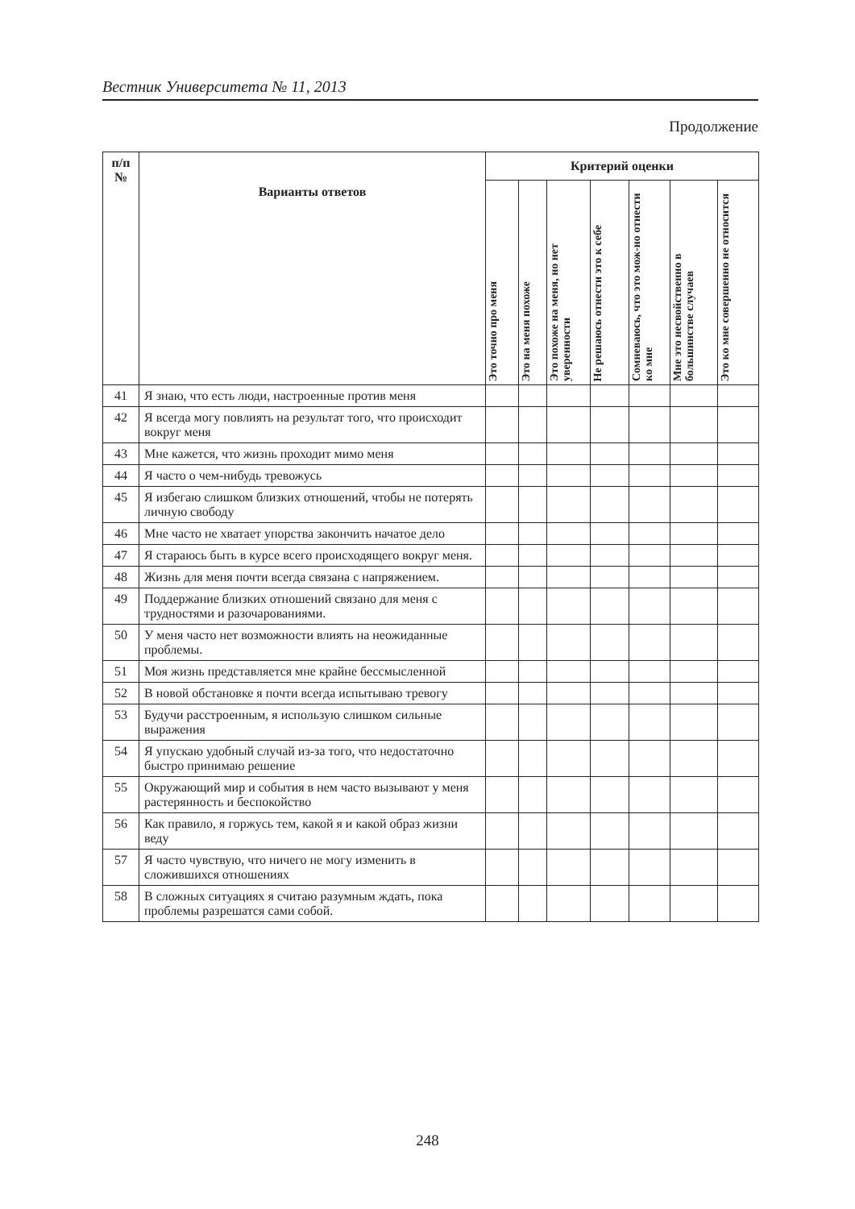Вестник Университета № 11, 2013
Продолжение
| п/п № | Варианты ответов | Критерий оценки | | | | | | |
| --- | --- | --- | --- | --- | --- | --- | --- | --- |
| | | Это точно про меня | Это на меня похоже | Это похоже на меня, но нет уверенности | Не решаюсь отнести это к себе | Сомневаюсь, что это мож-но отнести ко мне | Мне это несвойственно в большинстве случаев | Это ко мне совершенно не относится |
| 41 | Я знаю, что есть люди, настроенные против меня | | | | | | | |
| 42 | Я всегда могу повлиять на результат того, что происходит вокруг меня | | | | | | | |
| 43 | Мне кажется, что жизнь проходит мимо меня | | | | | | | |
| 44 | Я часто о чем-нибудь тревожусь | | | | | | | |
| 45 | Я избегаю слишком близких отношений, чтобы не потерять личную свободу | | | | | | | |
| 46 | Мне часто не хватает упорства закончить начатое дело | | | | | | | |
| 47 | Я стараюсь быть в курсе всего происходящего вокруг меня. | | | | | | | |
| 48 | Жизнь для меня почти всегда связана с напряжением. | | | | | | | |
| 49 | Поддержание близких отношений связано для меня с трудностями и разочарованиями. | | | | | | | |
| 50 | У меня часто нет возможности влиять на неожиданные проблемы. | | | | | | | |
| 51 | Моя жизнь представляется мне крайне бессмысленной | | | | | | | |
| 52 | В новой обстановке я почти всегда испытываю тревогу | | | | | | | |
| 53 | Будучи расстроенным, я использую слишком сильные выражения | | | | | | | |
| 54 | Я упускаю удобный случай из-за того, что недостаточно быстро принимаю решение | | | | | | | |
| 55 | Окружающий мир и события в нем часто вызывают у меня растерянность и беспокойство | | | | | | | |
| 56 | Как правило, я горжусь тем, какой я и какой образ жизни веду | | | | | | | |
| 57 | Я часто чувствую, что ничего не могу изменить в сложившихся отношениях | | | | | | | |
| 58 | В сложных ситуациях я считаю разумным ждать, пока проблемы разрешатся сами собой. | | | | | | | |
248